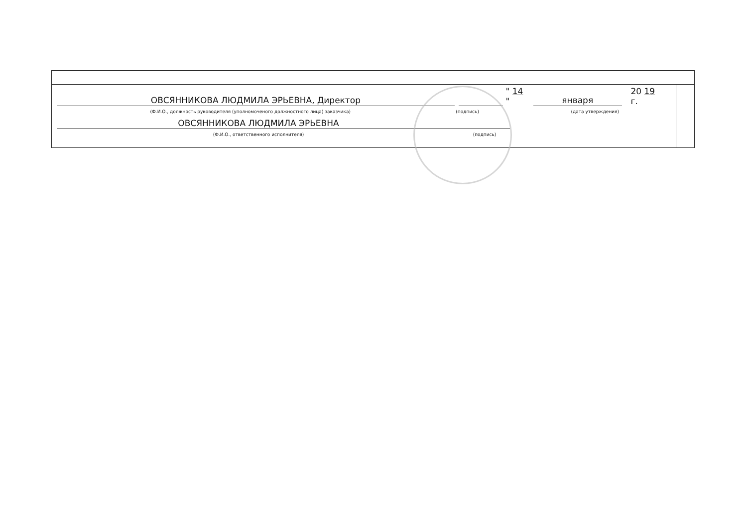ОВСЯННИКОВА ЛЮДМИЛА ЭРЬЕВНА, Директор
" 14 "
января
20 19 г.
(Ф.И.О., должность руководителя (уполномоченого должностного лица) заказчика)
(подпись)
(дата утверждения)
ОВСЯННИКОВА ЛЮДМИЛА ЭРЬЕВНА
(Ф.И.О., ответственного исполнителя)
(подпись)